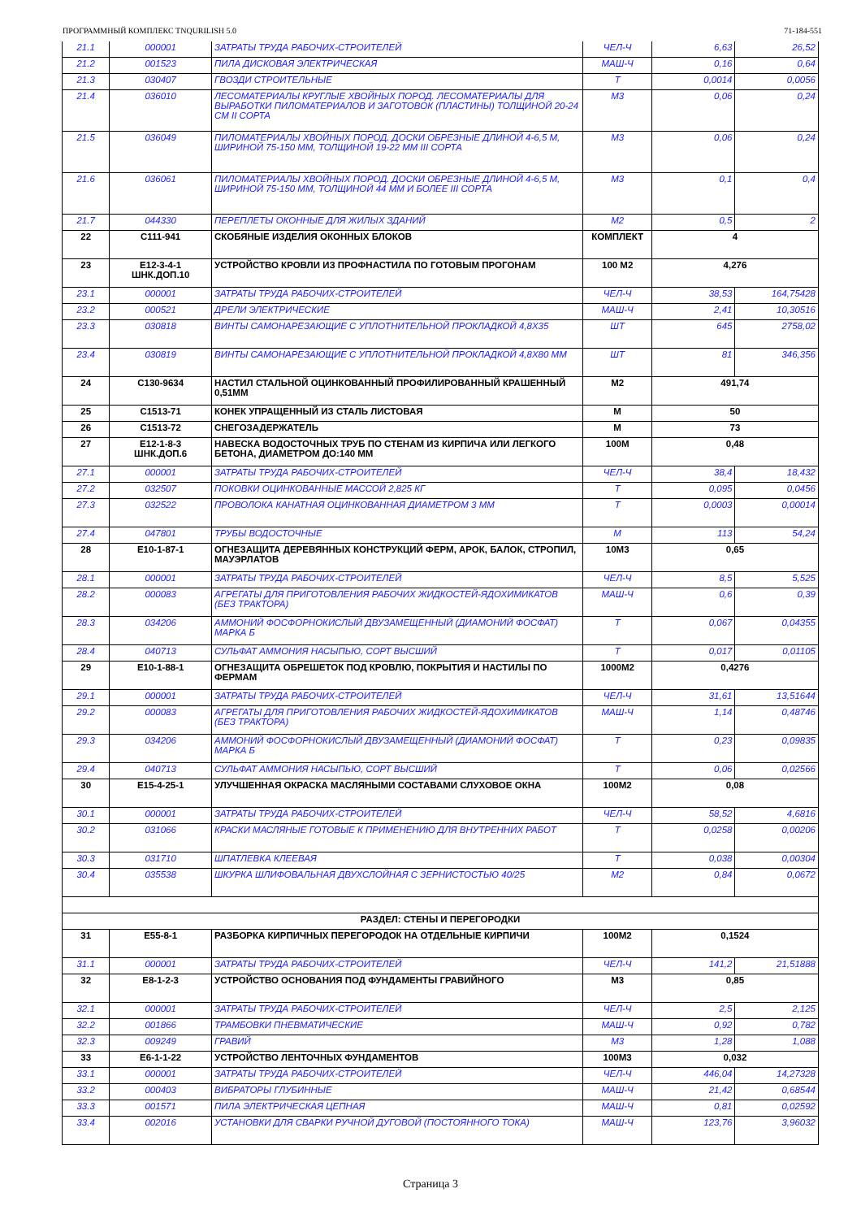ПРОГРАММНЫЙ КОМПЛЕКС TNQURILISH 5.0 71-184-551
| 21.1 | 000001 | ЗАТРАТЫ ТРУДА РАБОЧИХ-СТРОИТЕЛЕЙ | ЧЕЛ-Ч | 6,63 | 26,52 |
| 21.2 | 001523 | ПИЛА ДИСКОВАЯ ЭЛЕКТРИЧЕСКАЯ | МАШ-Ч | 0,16 | 0,64 |
| 21.3 | 030407 | ГВОЗДИ СТРОИТЕЛЬНЫЕ | Т | 0,0014 | 0,0056 |
| 21.4 | 036010 | ЛЕСОМАТЕРИАЛЫ КРУГЛЫЕ ХВОЙНЫХ ПОРОД. ЛЕСОМАТЕРИАЛЫ ДЛЯ ВЫРАБОТКИ ПИЛОМАТЕРИАЛОВ И ЗАГОТОВОК (ПЛАСТИНЫ) ТОЛЩИНОЙ 20-24 СМ II СОРТА | М3 | 0,06 | 0,24 |
| 21.5 | 036049 | ПИЛОМАТЕРИАЛЫ ХВОЙНЫХ ПОРОД. ДОСКИ ОБРЕЗНЫЕ ДЛИНОЙ 4-6,5 М, ШИРИНОЙ 75-150 ММ, ТОЛЩИНОЙ 19-22 ММ III СОРТА | М3 | 0,06 | 0,24 |
| 21.6 | 036061 | ПИЛОМАТЕРИАЛЫ ХВОЙНЫХ ПОРОД. ДОСКИ ОБРЕЗНЫЕ ДЛИНОЙ 4-6,5 М, ШИРИНОЙ 75-150 ММ, ТОЛЩИНОЙ 44 ММ И БОЛЕЕ III СОРТА | М3 | 0,1 | 0,4 |
| 21.7 | 044330 | ПЕРЕПЛЕТЫ ОКОННЫЕ ДЛЯ ЖИЛЫХ ЗДАНИЙ | М2 | 0,5 | 2 |
| 22 | С111-941 | СКОБЯНЫЕ ИЗДЕЛИЯ ОКОННЫХ БЛОКОВ | КОМПЛЕКТ | 4 | |
| 23 | Е12-3-4-1 ШНК.ДОП.10 | УСТРОЙСТВО КРОВЛИ ИЗ ПРОФНАСТИЛА ПО ГОТОВЫМ ПРОГОНАМ | 100 М2 | 4,276 | |
| 23.1 | 000001 | ЗАТРАТЫ ТРУДА РАБОЧИХ-СТРОИТЕЛЕЙ | ЧЕЛ-Ч | 38,53 | 164,75428 |
| 23.2 | 000521 | ДРЕЛИ ЭЛЕКТРИЧЕСКИЕ | МАШ-Ч | 2,41 | 10,30516 |
| 23.3 | 030818 | ВИНТЫ САМОНАРЕЗАЮЩИЕ С УПЛОТНИТЕЛЬНОЙ ПРОКЛАДКОЙ 4,8Х35 | ШТ | 645 | 2758,02 |
| 23.4 | 030819 | ВИНТЫ САМОНАРЕЗАЮЩИЕ С УПЛОТНИТЕЛЬНОЙ ПРОКЛАДКОЙ 4,8Х80 ММ | ШТ | 81 | 346,356 |
| 24 | С130-9634 | НАСТИЛ СТАЛЬНОЙ ОЦИНКОВАННЫЙ ПРОФИЛИРОВАННЫЙ КРАШЕННЫЙ 0,51ММ | М2 | 491,74 | |
| 25 | С1513-71 | КОНЕК УПРАЩЕННЫЙ ИЗ СТАЛЬ ЛИСТОВАЯ | М | 50 | |
| 26 | С1513-72 | СНЕГОЗАДЕРЖАТЕЛЬ | М | 73 | |
| 27 | Е12-1-8-3 ШНК.ДОП.6 | НАВЕСКА ВОДОСТОЧНЫХ ТРУБ ПО СТЕНАМ ИЗ КИРПИЧА ИЛИ ЛЕГКОГО БЕТОНА, ДИАМЕТРОМ ДО:140 ММ | 100М | 0,48 | |
| 27.1 | 000001 | ЗАТРАТЫ ТРУДА РАБОЧИХ-СТРОИТЕЛЕЙ | ЧЕЛ-Ч | 38,4 | 18,432 |
| 27.2 | 032507 | ПОКОВКИ ОЦИНКОВАННЫЕ МАССОЙ 2,825 КГ | Т | 0,095 | 0,0456 |
| 27.3 | 032522 | ПРОВОЛОКА КАНАТНАЯ ОЦИНКОВАННАЯ ДИАМЕТРОМ 3 ММ | Т | 0,0003 | 0,00014 |
| 27.4 | 047801 | ТРУБЫ ВОДОСТОЧНЫЕ | М | 113 | 54,24 |
| 28 | Е10-1-87-1 | ОГНЕЗАЩИТА ДЕРЕВЯННЫХ КОНСТРУКЦИЙ ФЕРМ, АРОК, БАЛОК, СТРОПИЛ, МАУЭРЛАТОВ | 10М3 | 0,65 | |
| 28.1 | 000001 | ЗАТРАТЫ ТРУДА РАБОЧИХ-СТРОИТЕЛЕЙ | ЧЕЛ-Ч | 8,5 | 5,525 |
| 28.2 | 000083 | АГРЕГАТЫ ДЛЯ ПРИГОТОВЛЕНИЯ РАБОЧИХ ЖИДКОСТЕЙ-ЯДОХИМИКАТОВ (БЕЗ ТРАКТОРА) | МАШ-Ч | 0,6 | 0,39 |
| 28.3 | 034206 | АММОНИЙ ФОСФОРНОКИСЛЫЙ ДВУЗАМЕЩЕННЫЙ (ДИАМОНИЙ ФОСФАТ) МАРКА Б | Т | 0,067 | 0,04355 |
| 28.4 | 040713 | СУЛЬФАТ АММОНИЯ НАСЫПЬЮ, СОРТ ВЫСШИЙ | Т | 0,017 | 0,01105 |
| 29 | Е10-1-88-1 | ОГНЕЗАЩИТА ОБРЕШЕТОК ПОД КРОВЛЮ, ПОКРЫТИЯ И НАСТИЛЫ ПО ФЕРМАМ | 1000М2 | 0,4276 | |
| 29.1 | 000001 | ЗАТРАТЫ ТРУДА РАБОЧИХ-СТРОИТЕЛЕЙ | ЧЕЛ-Ч | 31,61 | 13,51644 |
| 29.2 | 000083 | АГРЕГАТЫ ДЛЯ ПРИГОТОВЛЕНИЯ РАБОЧИХ ЖИДКОСТЕЙ-ЯДОХИМИКАТОВ (БЕЗ ТРАКТОРА) | МАШ-Ч | 1,14 | 0,48746 |
| 29.3 | 034206 | АММОНИЙ ФОСФОРНОКИСЛЫЙ ДВУЗАМЕЩЕННЫЙ (ДИАМОНИЙ ФОСФАТ) МАРКА Б | Т | 0,23 | 0,09835 |
| 29.4 | 040713 | СУЛЬФАТ АММОНИЯ НАСЫПЬЮ, СОРТ ВЫСШИЙ | Т | 0,06 | 0,02566 |
| 30 | Е15-4-25-1 | УЛУЧШЕННАЯ ОКРАСКА МАСЛЯНЫМИ СОСТАВАМИ СЛУХОВОЕ ОКНА | 100М2 | 0,08 | |
| 30.1 | 000001 | ЗАТРАТЫ ТРУДА РАБОЧИХ-СТРОИТЕЛЕЙ | ЧЕЛ-Ч | 58,52 | 4,6816 |
| 30.2 | 031066 | КРАСКИ МАСЛЯНЫЕ ГОТОВЫЕ К ПРИМЕНЕНИЮ ДЛЯ ВНУТРЕННИХ РАБОТ | Т | 0,0258 | 0,00206 |
| 30.3 | 031710 | ШПАТЛЕВКА КЛЕЕВАЯ | Т | 0,038 | 0,00304 |
| 30.4 | 035538 | ШКУРКА ШЛИФОВАЛЬНАЯ ДВУХСЛОЙНАЯ С ЗЕРНИСТОСТЬЮ 40/25 | М2 | 0,84 | 0,0672 |
| РАЗДЕЛ: СТЕНЫ И ПЕРЕГОРОДКИ | | | | | |
| 31 | Е55-8-1 | РАЗБОРКА КИРПИЧНЫХ ПЕРЕГОРОДОК НА ОТДЕЛЬНЫЕ КИРПИЧИ | 100М2 | 0,1524 | |
| 31.1 | 000001 | ЗАТРАТЫ ТРУДА РАБОЧИХ-СТРОИТЕЛЕЙ | ЧЕЛ-Ч | 141,2 | 21,51888 |
| 32 | Е8-1-2-3 | УСТРОЙСТВО ОСНОВАНИЯ ПОД ФУНДАМЕНТЫ ГРАВИЙНОГО | М3 | 0,85 | |
| 32.1 | 000001 | ЗАТРАТЫ ТРУДА РАБОЧИХ-СТРОИТЕЛЕЙ | ЧЕЛ-Ч | 2,5 | 2,125 |
| 32.2 | 001866 | ТРАМБОВКИ ПНЕВМАТИЧЕСКИЕ | МАШ-Ч | 0,92 | 0,782 |
| 32.3 | 009249 | ГРАВИЙ | М3 | 1,28 | 1,088 |
| 33 | Е6-1-1-22 | УСТРОЙСТВО ЛЕНТОЧНЫХ ФУНДАМЕНТОВ | 100М3 | 0,032 | |
| 33.1 | 000001 | ЗАТРАТЫ ТРУДА РАБОЧИХ-СТРОИТЕЛЕЙ | ЧЕЛ-Ч | 446,04 | 14,27328 |
| 33.2 | 000403 | ВИБРАТОРЫ ГЛУБИННЫЕ | МАШ-Ч | 21,42 | 0,68544 |
| 33.3 | 001571 | ПИЛА ЭЛЕКТРИЧЕСКАЯ ЦЕПНАЯ | МАШ-Ч | 0,81 | 0,02592 |
| 33.4 | 002016 | УСТАНОВКИ ДЛЯ СВАРКИ РУЧНОЙ ДУГОВОЙ (ПОСТОЯННОГО ТОКА) | МАШ-Ч | 123,76 | 3,96032 |
Страница 3